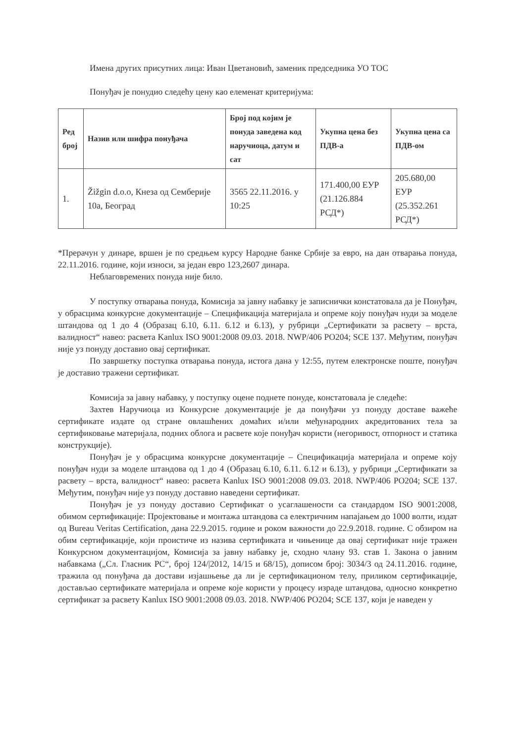Имена других присутних лица: Иван Цветановић, заменик председника УО ТОС
Понуђач је понудио следећу цену као елеменат критеријума:
| Ред број | Назив или шифра понуђача | Број под којим је понуда заведена код наручиоца, датум и сат | Укупна цена без ПДВ-а | Укупна цена са ПДВ-ом |
| --- | --- | --- | --- | --- |
| 1. | Žižgin d.o.o, Кнеза од Семберије 10а, Београд | 3565 22.11.2016. у 10:25 | 171.400,00 ЕУР (21.126.884 РСД*) | 205.680,00 ЕУР (25.352.261 РСД*) |
*Прерачун у динаре, вршен је по средњем курсу Народне банке Србије за евро, на дан отварања понуда, 22.11.2016. године, који износи, за један евро 123,2607 динара.
Неблаговремених понуда није било.
У поступку отварања понуда, Комисија за јавну набавку је записнички констатовала да је Понуђач, у обрасцима конкурсне документације – Спецификација материјала и опреме коју понуђач нуди за моделе штандова од 1 до 4 (Образац 6.10, 6.11. 6.12 и 6.13), у рубрици „Сертификати за расвету – врста, валидност“ навео: расвета Kanlux ISO 9001:2008 09.03. 2018. NWP/406 PO204; SCE 137. Међутим, понуђач није уз понуду доставио овај сертификат.
По завршетку поступка отварања понуда, истога дана у 12:55, путем електронске поште, понуђач је доставио тражени сертификат.
Комисија за јавну набавку, у поступку оцене поднете понуде, констатовала је следеће:
Захтев Наручиоца из Конкурсне документације је да понуђачи уз понуду доставе важеће сертификате издате од стране овлашћених домаћих и/или међународних акредитованих тела за сертификовање материјала, подних облога и расвете које понуђач користи (негоривост, отпорност и статика конструкције).
Понуђач је у обрасцима конкурсне документације – Спецификација материјала и опреме коју понуђач нуди за моделе штандова од 1 до 4 (Образац 6.10, 6.11. 6.12 и 6.13), у рубрици „Сертификати за расвету – врста, валидност“ навео: расвета Kanlux ISO 9001:2008 09.03. 2018. NWP/406 PO204; SCE 137. Међутим, понуђач није уз понуду доставио наведени сертификат.
Понуђач је уз понуду доставио Сертификат о усаглашености са стандардом ISO 9001:2008, обимом сертификације: Пројектовање и монтажа штандова са електричним напајањем до 1000 волти, издат од Bureau Veritas Certification, дана 22.9.2015. године и роком важности до 22.9.2018. године. С обзиром на обим сертификације, који проистиче из назива сертификата и чињенице да овај сертификат није тражен Конкурсном документацијом, Комисија за јавну набавку је, сходно члану 93. став 1. Закона о јавним набавкама („Сл. Гласник РС“, број 124/|2012, 14/15 и 68/15), дописом број: 3034/3 од 24.11.2016. године, тражила од понуђача да достави изјашњење да ли је сертификационом телу, приликом сертификације, достављао сертификате материјала и опреме које користи у процесу израде штандова, односно конкретно сертификат за расвету Kanlux ISO 9001:2008 09.03. 2018. NWP/406 PO204; SCE 137, који је наведен у